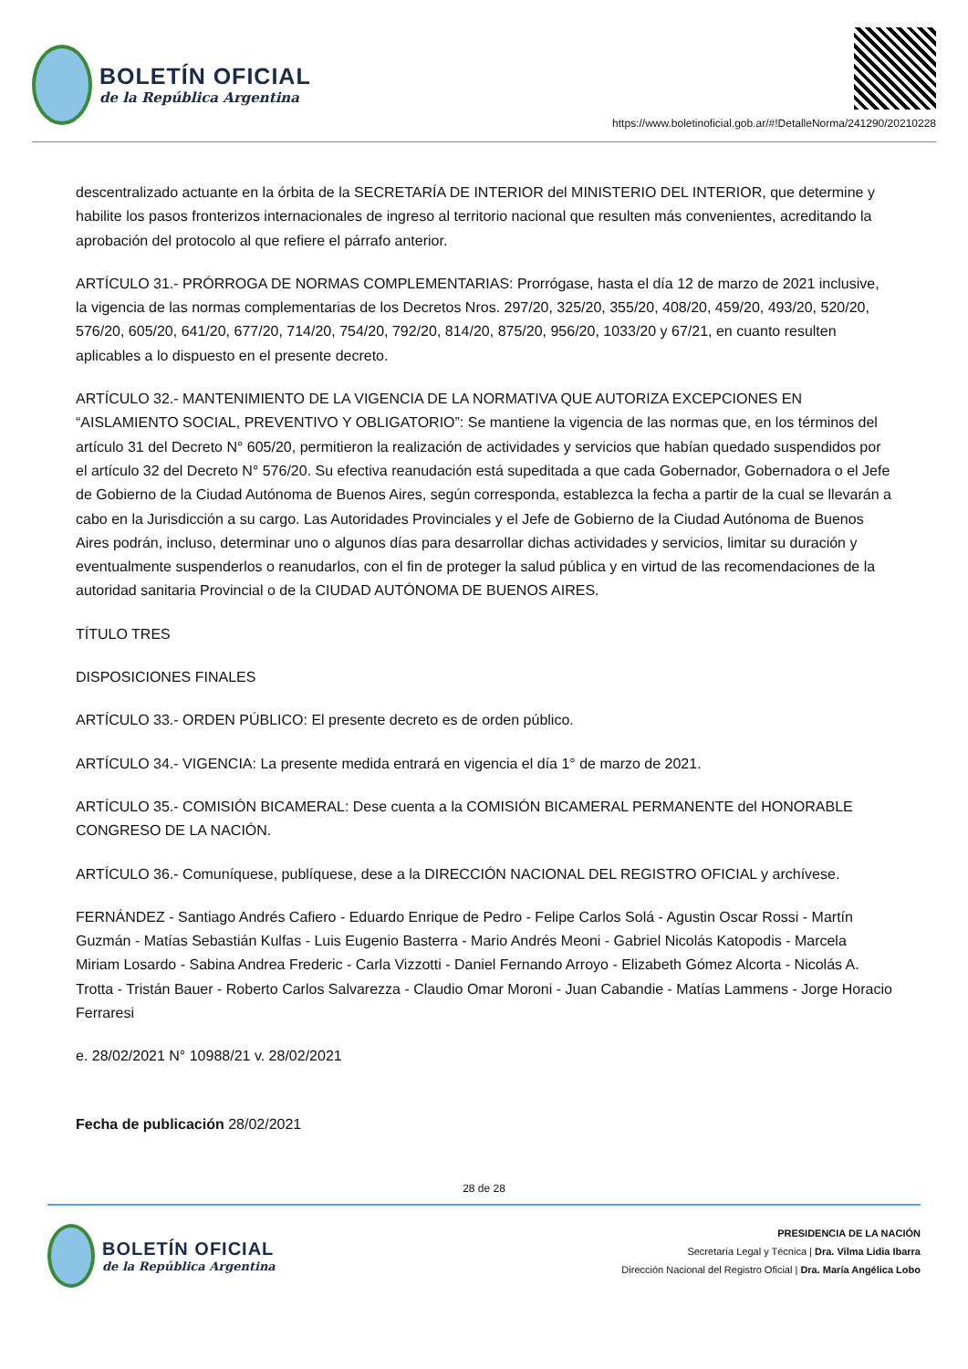BOLETÍN OFICIAL
de la República Argentina
https://www.boletinoficial.gob.ar/#!DetalleNorma/241290/20210228
descentralizado actuante en la órbita de la SECRETARÍA DE INTERIOR del MINISTERIO DEL INTERIOR, que determine y habilite los pasos fronterizos internacionales de ingreso al territorio nacional que resulten más convenientes, acreditando la aprobación del protocolo al que refiere el párrafo anterior.
ARTÍCULO 31.- PRÓRROGA DE NORMAS COMPLEMENTARIAS: Prorrógase, hasta el día 12 de marzo de 2021 inclusive, la vigencia de las normas complementarias de los Decretos Nros. 297/20, 325/20, 355/20, 408/20, 459/20, 493/20, 520/20, 576/20, 605/20, 641/20, 677/20, 714/20, 754/20, 792/20, 814/20, 875/20, 956/20, 1033/20 y 67/21, en cuanto resulten aplicables a lo dispuesto en el presente decreto.
ARTÍCULO 32.- MANTENIMIENTO DE LA VIGENCIA DE LA NORMATIVA QUE AUTORIZA EXCEPCIONES EN “AISLAMIENTO SOCIAL, PREVENTIVO Y OBLIGATORIO”: Se mantiene la vigencia de las normas que, en los términos del artículo 31 del Decreto N° 605/20, permitieron la realización de actividades y servicios que habían quedado suspendidos por el artículo 32 del Decreto N° 576/20. Su efectiva reanudación está supeditada a que cada Gobernador, Gobernadora o el Jefe de Gobierno de la Ciudad Autónoma de Buenos Aires, según corresponda, establezca la fecha a partir de la cual se llevarán a cabo en la Jurisdicción a su cargo. Las Autoridades Provinciales y el Jefe de Gobierno de la Ciudad Autónoma de Buenos Aires podrán, incluso, determinar uno o algunos días para desarrollar dichas actividades y servicios, limitar su duración y eventualmente suspenderlos o reanudarlos, con el fin de proteger la salud pública y en virtud de las recomendaciones de la autoridad sanitaria Provincial o de la CIUDAD AUTÓNOMA DE BUENOS AIRES.
TÍTULO TRES
DISPOSICIONES FINALES
ARTÍCULO 33.- ORDEN PÚBLICO: El presente decreto es de orden público.
ARTÍCULO 34.- VIGENCIA: La presente medida entrará en vigencia el día 1° de marzo de 2021.
ARTÍCULO 35.- COMISIÓN BICAMERAL: Dese cuenta a la COMISIÓN BICAMERAL PERMANENTE del HONORABLE CONGRESO DE LA NACIÓN.
ARTÍCULO 36.- Comuníquese, publíquese, dese a la DIRECCIÓN NACIONAL DEL REGISTRO OFICIAL y archívese.
FERNÁNDEZ - Santiago Andrés Cafiero - Eduardo Enrique de Pedro - Felipe Carlos Solá - Agustin Oscar Rossi - Martín Guzmán - Matías Sebastián Kulfas - Luis Eugenio Basterra - Mario Andrés Meoni - Gabriel Nicolás Katopodis - Marcela Miriam Losardo - Sabina Andrea Frederic - Carla Vizzotti - Daniel Fernando Arroyo - Elizabeth Gómez Alcorta - Nicolás A. Trotta - Tristán Bauer - Roberto Carlos Salvarezza - Claudio Omar Moroni - Juan Cabandie - Matías Lammens - Jorge Horacio Ferraresi
e. 28/02/2021 N° 10988/21 v. 28/02/2021
Fecha de publicación 28/02/2021
28 de 28
BOLETÍN OFICIAL
de la República Argentina
PRESIDENCIA DE LA NACIÓN
Secretaría Legal y Técnica | Dra. Vilma Lidia Ibarra
Dirección Nacional del Registro Oficial | Dra. María Angélica Lobo